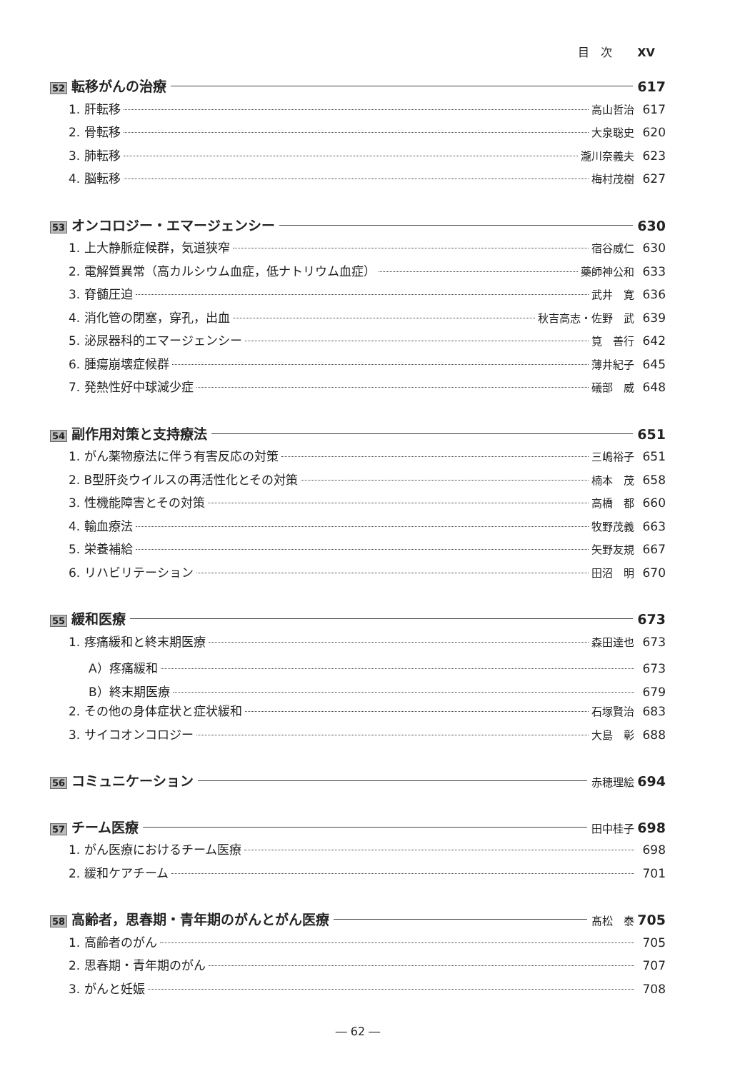目　次 XV
52 転移がんの治療 617
1. 肝転移 高山哲治 617
2. 骨転移 大泉聡史 620
3. 肺転移 瀧川奈義夫 623
4. 脳転移 梅村茂樹 627
53 オンコロジー・エマージェンシー 630
1. 上大静脈症候群，気道狭窄 宿谷威仁 630
2. 電解質異常（高カルシウム血症，低ナトリウム血症） 藥師神公和 633
3. 脊髄圧迫 武井　寛 636
4. 消化管の閉塞，穿孔，出血 秋吉高志・佐野　武 639
5. 泌尿器科的エマージェンシー 筧　善行 642
6. 腫瘍崩壊症候群 薄井紀子 645
7. 発熱性好中球減少症 礒部　威 648
54 副作用対策と支持療法 651
1. がん薬物療法に伴う有害反応の対策 三嶋裕子 651
2. B型肝炎ウイルスの再活性化とその対策 楠本　茂 658
3. 性機能障害とその対策 高橋　都 660
4. 輸血療法 牧野茂義 663
5. 栄養補給 矢野友規 667
6. リハビリテーション 田沼　明 670
55 緩和医療 673
1. 疼痛緩和と終末期医療 森田達也 673
A）疼痛緩和 673
B）終末期医療 679
2. その他の身体症状と症状緩和 石塚賢治 683
3. サイコオンコロジー 大島　彰 688
56 コミュニケーション 赤穂理絵 694
57 チーム医療 田中桂子 698
1. がん医療におけるチーム医療 698
2. 緩和ケアチーム 701
58 高齢者，思春期・青年期のがんとがん医療 髙松　泰 705
1. 高齢者のがん 705
2. 思春期・青年期のがん 707
3. がんと妊娠 708
― 62 ―